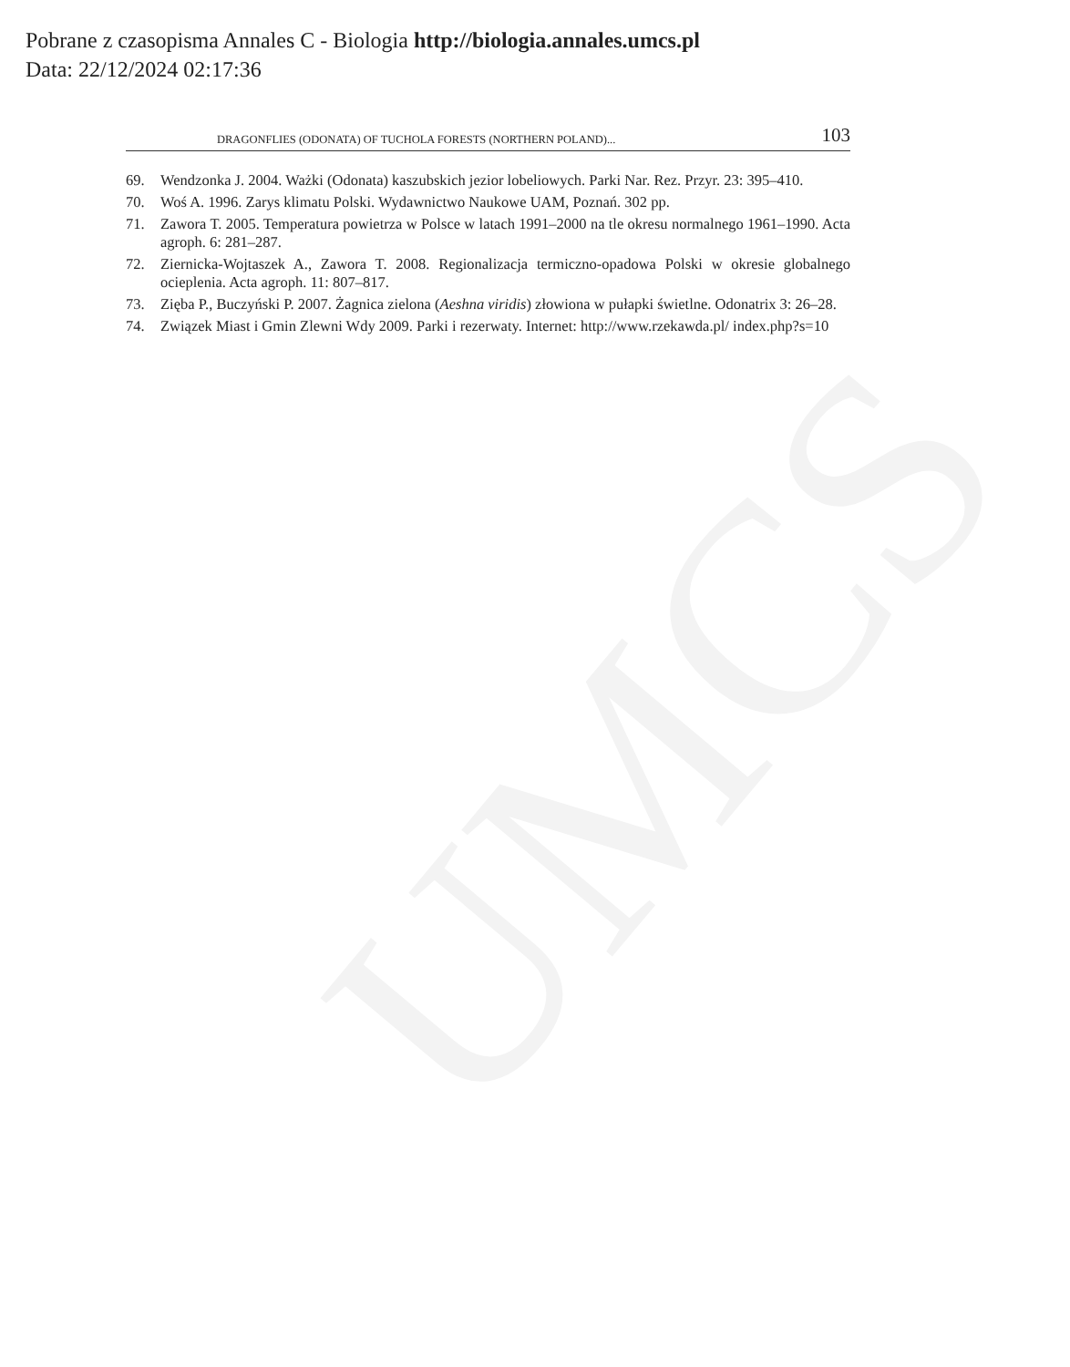UMCS
Pobrane z czasopisma Annales C - Biologia http://biologia.annales.umcs.pl
Data: 22/12/2024 02:17:36
DRAGONFLIES (ODONATA) OF TUCHOLA FORESTS (NORTHERN POLAND)... 103
69. Wendzonka J. 2004. Ważki (Odonata) kaszubskich jezior lobeliowych. Parki Nar. Rez. Przyr. 23: 395–410.
70. Woś A. 1996. Zarys klimatu Polski. Wydawnictwo Naukowe UAM, Poznań. 302 pp.
71. Zawora T. 2005. Temperatura powietrza w Polsce w latach 1991–2000 na tle okresu normalnego 1961–1990. Acta agroph. 6: 281–287.
72. Ziernicka-Wojtaszek A., Zawora T. 2008. Regionalizacja termiczno-opadowa Polski w okresie globalnego ocieplenia. Acta agroph. 11: 807–817.
73. Zięba P., Buczyński P. 2007. Żagnica zielona (Aeshna viridis) złowiona w pułapki świetlne. Odonatrix 3: 26–28.
74. Związek Miast i Gmin Zlewni Wdy 2009. Parki i rezerwaty. Internet: http://www.rzekawda.pl/ index.php?s=10